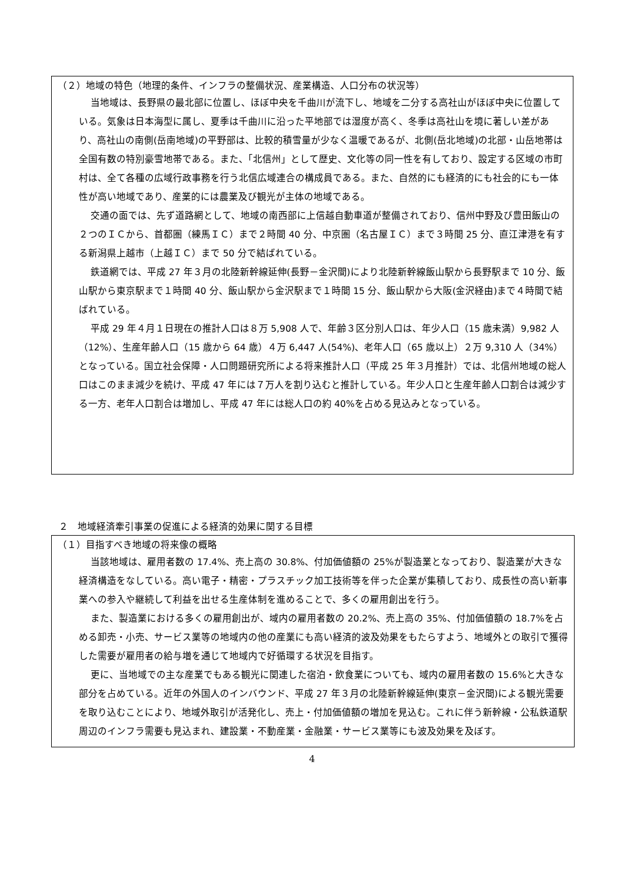（２）地域の特色（地理的条件、インフラの整備状況、産業構造、人口分布の状況等）
当地域は、長野県の最北部に位置し、ほぼ中央を千曲川が流下し、地域を二分する高社山がほぼ中央に位置している。気象は日本海型に属し、夏季は千曲川に沿った平地部では湿度が高く、冬季は高社山を境に著しい差があり、高社山の南側(岳南地域)の平野部は、比較的積雪量が少なく温暖であるが、北側(岳北地域)の北部・山岳地帯は全国有数の特別豪雪地帯である。また、「北信州」として歴史、文化等の同一性を有しており、設定する区域の市町村は、全て各種の広域行政事務を行う北信広域連合の構成員である。また、自然的にも経済的にも社会的にも一体性が高い地域であり、産業的には農業及び観光が主体の地域である。
交通の面では、先ず道路網として、地域の南西部に上信越自動車道が整備されており、信州中野及び豊田飯山の２つのＩＣから、首都圏（練馬ＩＣ）まで２時間 40 分、中京圏（名古屋ＩＣ）まで３時間 25 分、直江津港を有する新潟県上越市（上越ＩＣ）まで 50 分で結ばれている。
鉄道網では、平成 27 年３月の北陸新幹線延伸(長野－金沢間)により北陸新幹線飯山駅から長野駅まで 10 分、飯山駅から東京駅まで１時間 40 分、飯山駅から金沢駅まで１時間 15 分、飯山駅から大阪(金沢経由)まで４時間で結ばれている。
平成 29 年４月１日現在の推計人口は８万 5,908 人で、年齢３区分別人口は、年少人口（15 歳未満）9,982 人（12%）、生産年齢人口（15 歳から 64 歳）４万 6,447 人(54%)、老年人口（65 歳以上）２万 9,310 人（34%）となっている。国立社会保障・人口問題研究所による将来推計人口（平成 25 年３月推計）では、北信州地域の総人口はこのまま減少を続け、平成 47 年には７万人を割り込むと推計している。年少人口と生産年齢人口割合は減少する一方、老年人口割合は増加し、平成 47 年には総人口の約 40%を占める見込みとなっている。
２　地域経済牽引事業の促進による経済的効果に関する目標
（１）目指すべき地域の将来像の概略
当該地域は、雇用者数の 17.4%、売上高の 30.8%、付加価値額の 25%が製造業となっており、製造業が大きな経済構造をなしている。高い電子・精密・プラスチック加工技術等を伴った企業が集積しており、成長性の高い新事業への参入や継続して利益を出せる生産体制を進めることで、多くの雇用創出を行う。
また、製造業における多くの雇用創出が、域内の雇用者数の 20.2%、売上高の 35%、付加価値額の 18.7%を占める卸売・小売、サービス業等の地域内の他の産業にも高い経済的波及効果をもたらすよう、地域外との取引で獲得した需要が雇用者の給与増を通じて地域内で好循環する状況を目指す。
更に、当地域での主な産業でもある観光に関連した宿泊・飲食業についても、域内の雇用者数の 15.6%と大きな部分を占めている。近年の外国人のインバウンド、平成 27 年３月の北陸新幹線延伸(東京－金沢間)による観光需要を取り込むことにより、地域外取引が活発化し、売上・付加価値額の増加を見込む。これに伴う新幹線・公私鉄道駅周辺のインフラ需要も見込まれ、建設業・不動産業・金融業・サービス業等にも波及効果を及ぼす。
4